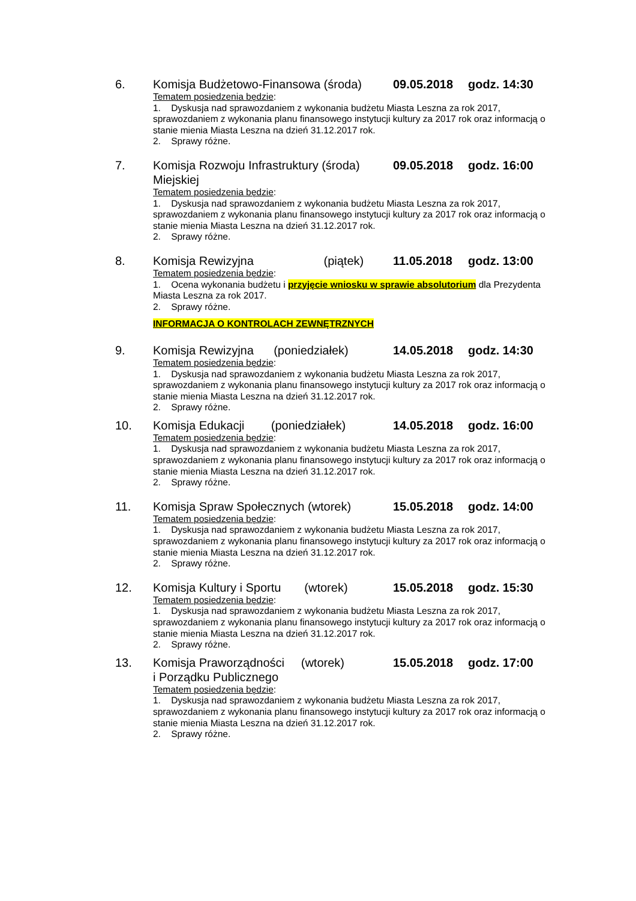6. Komisja Budżetowo-Finansowa (środa) 09.05.2018 godz. 14:30
Tematem posiedzenia będzie:
1. Dyskusja nad sprawozdaniem z wykonania budżetu Miasta Leszna za rok 2017, sprawozdaniem z wykonania planu finansowego instytucji kultury za 2017 rok oraz informacją o stanie mienia Miasta Leszna na dzień 31.12.2017 rok.
2. Sprawy różne.
7. Komisja Rozwoju Infrastruktury (środa)
Miejskiej 09.05.2018 godz. 16:00
Tematem posiedzenia będzie:
1. Dyskusja nad sprawozdaniem z wykonania budżetu Miasta Leszna za rok 2017, sprawozdaniem z wykonania planu finansowego instytucji kultury za 2017 rok oraz informacją o stanie mienia Miasta Leszna na dzień 31.12.2017 rok.
2. Sprawy różne.
8. Komisja Rewizyjna (piątek) 11.05.2018 godz. 13:00
Tematem posiedzenia będzie:
1. Ocena wykonania budżetu i przyjęcie wniosku w sprawie absolutorium dla Prezydenta Miasta Leszna za rok 2017.
2. Sprawy różne.
INFORMACJA O KONTROLACH ZEWNĘTRZNYCH
9. Komisja Rewizyjna (poniedziałek) 14.05.2018 godz. 14:30
Tematem posiedzenia będzie:
1. Dyskusja nad sprawozdaniem z wykonania budżetu Miasta Leszna za rok 2017, sprawozdaniem z wykonania planu finansowego instytucji kultury za 2017 rok oraz informacją o stanie mienia Miasta Leszna na dzień 31.12.2017 rok.
2. Sprawy różne.
10. Komisja Edukacji (poniedziałek) 14.05.2018 godz. 16:00
Tematem posiedzenia będzie:
1. Dyskusja nad sprawozdaniem z wykonania budżetu Miasta Leszna za rok 2017, sprawozdaniem z wykonania planu finansowego instytucji kultury za 2017 rok oraz informacją o stanie mienia Miasta Leszna na dzień 31.12.2017 rok.
2. Sprawy różne.
11. Komisja Spraw Społecznych (wtorek) 15.05.2018 godz. 14:00
Tematem posiedzenia będzie:
1. Dyskusja nad sprawozdaniem z wykonania budżetu Miasta Leszna za rok 2017, sprawozdaniem z wykonania planu finansowego instytucji kultury za 2017 rok oraz informacją o stanie mienia Miasta Leszna na dzień 31.12.2017 rok.
2. Sprawy różne.
12. Komisja Kultury i Sportu (wtorek) 15.05.2018 godz. 15:30
Tematem posiedzenia będzie:
1. Dyskusja nad sprawozdaniem z wykonania budżetu Miasta Leszna za rok 2017, sprawozdaniem z wykonania planu finansowego instytucji kultury za 2017 rok oraz informacją o stanie mienia Miasta Leszna na dzień 31.12.2017 rok.
2. Sprawy różne.
13. Komisja Praworządności (wtorek)
i Porządku Publicznego 15.05.2018 godz. 17:00
Tematem posiedzenia będzie:
1. Dyskusja nad sprawozdaniem z wykonania budżetu Miasta Leszna za rok 2017, sprawozdaniem z wykonania planu finansowego instytucji kultury za 2017 rok oraz informacją o stanie mienia Miasta Leszna na dzień 31.12.2017 rok.
2. Sprawy różne.